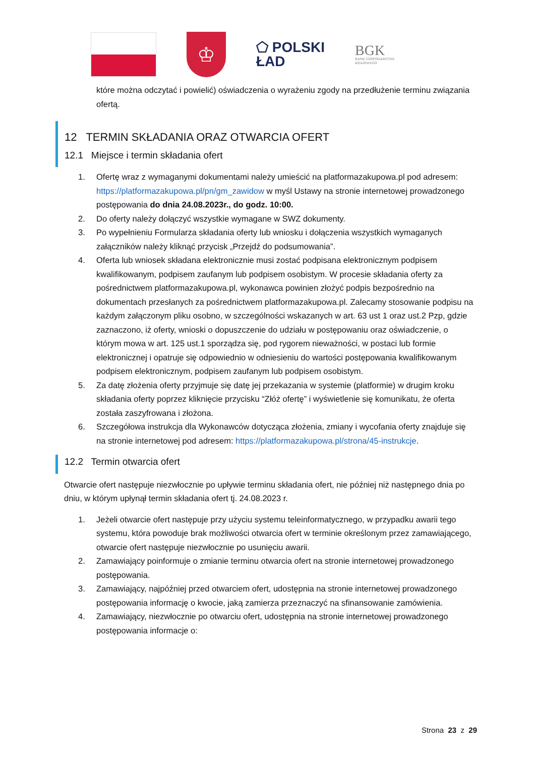♔
⬠ POLSKI
ŁAD
BGK
BANK GOSPODARSTWA
KRAJOWEGO
które można odczytać i powielić) oświadczenia o wyrażeniu zgody na przedłużenie terminu związania ofertą.
12 TERMIN SKŁADANIA ORAZ OTWARCIA OFERT
12.1 Miejsce i termin składania ofert
1. Ofertę wraz z wymaganymi dokumentami należy umieścić na platformazakupowa.pl pod adresem: https://platformazakupowa.pl/pn/gm_zawidow w myśl Ustawy na stronie internetowej prowadzonego postępowania do dnia 24.08.2023r., do godz. 10:00.
2. Do oferty należy dołączyć wszystkie wymagane w SWZ dokumenty.
3. Po wypełnieniu Formularza składania oferty lub wniosku i dołączenia wszystkich wymaganych załączników należy kliknąć przycisk „Przejdź do podsumowania”.
4. Oferta lub wniosek składana elektronicznie musi zostać podpisana elektronicznym podpisem kwalifikowanym, podpisem zaufanym lub podpisem osobistym. W procesie składania oferty za pośrednictwem platformazakupowa.pl, wykonawca powinien złożyć podpis bezpośrednio na dokumentach przesłanych za pośrednictwem platformazakupowa.pl. Zalecamy stosowanie podpisu na każdym załączonym pliku osobno, w szczególności wskazanych w art. 63 ust 1 oraz ust.2 Pzp, gdzie zaznaczono, iż oferty, wnioski o dopuszczenie do udziału w postępowaniu oraz oświadczenie, o którym mowa w art. 125 ust.1 sporządza się, pod rygorem nieważności, w postaci lub formie elektronicznej i opatruje się odpowiednio w odniesieniu do wartości postępowania kwalifikowanym podpisem elektronicznym, podpisem zaufanym lub podpisem osobistym.
5. Za datę złożenia oferty przyjmuje się datę jej przekazania w systemie (platformie) w drugim kroku składania oferty poprzez kliknięcie przycisku “Złóż ofertę” i wyświetlenie się komunikatu, że oferta została zaszyfrowana i złożona.
6. Szczegółowa instrukcja dla Wykonawców dotycząca złożenia, zmiany i wycofania oferty znajduje się na stronie internetowej pod adresem: https://platformazakupowa.pl/strona/45-instrukcje.
12.2 Termin otwarcia ofert
Otwarcie ofert następuje niezwłocznie po upływie terminu składania ofert, nie później niż następnego dnia po dniu, w którym upłynął termin składania ofert tj. 24.08.2023 r.
1. Jeżeli otwarcie ofert następuje przy użyciu systemu teleinformatycznego, w przypadku awarii tego systemu, która powoduje brak możliwości otwarcia ofert w terminie określonym przez zamawiającego, otwarcie ofert następuje niezwłocznie po usunięciu awarii.
2. Zamawiający poinformuje o zmianie terminu otwarcia ofert na stronie internetowej prowadzonego postępowania.
3. Zamawiający, najpóźniej przed otwarciem ofert, udostępnia na stronie internetowej prowadzonego postępowania informację o kwocie, jaką zamierza przeznaczyć na sfinansowanie zamówienia.
4. Zamawiający, niezwłocznie po otwarciu ofert, udostępnia na stronie internetowej prowadzonego postępowania informacje o:
Strona 23 z 29